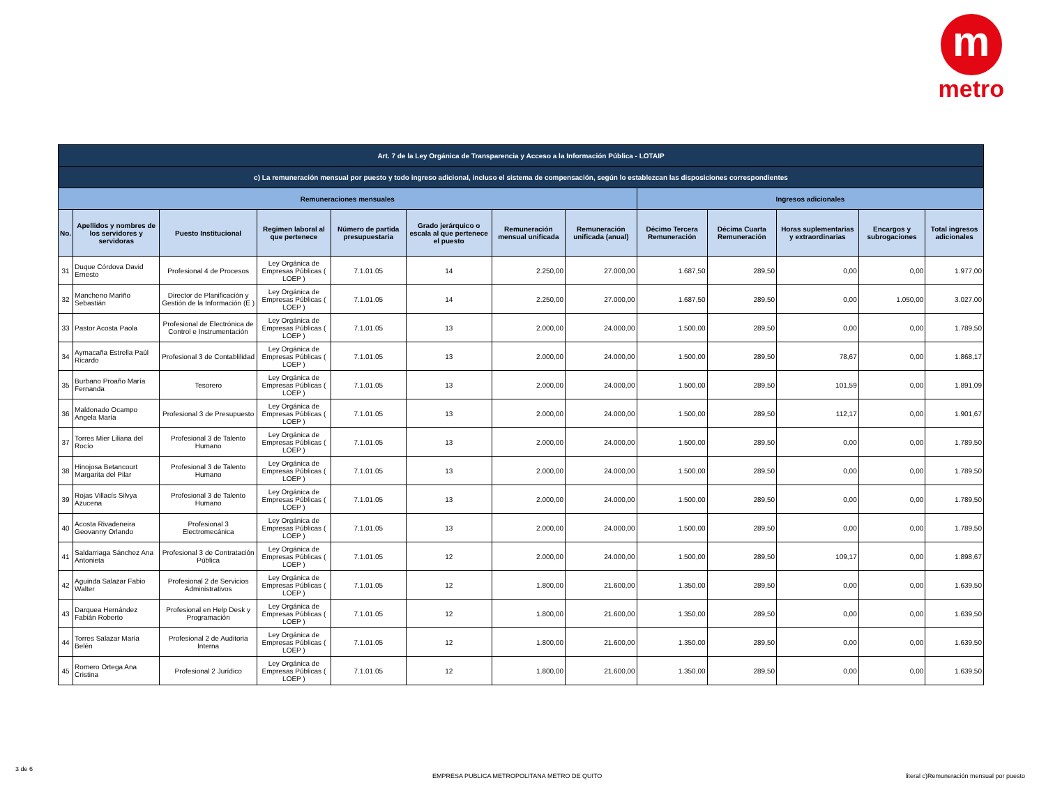m
metro
| Art. 7 de la Ley Orgánica de Transparencia y Acceso a la Información Pública - LOTAIP | | | | | | | | | | | | |
| c) La remuneración mensual por puesto y todo ingreso adicional, incluso el sistema de compensación, según lo establezcan las disposiciones correspondientes | | | | | | | | | | | | |
| Remuneraciones mensuales | | | | | | | | Ingresos adicionales | | | | |
| No. | Apellidos y nombres de los servidores y servidoras | Puesto Institucional | Regimen laboral al que pertenece | Número de partida presupuestaria | Grado jerárquico o escala al que pertenece el puesto | Remuneración mensual unificada | Remuneración unificada (anual) | Décimo Tercera Remuneración | Décima Cuarta Remuneración | Horas suplementarias y extraordinarias | Encargos y subrogaciones | Total ingresos adicionales |
| 31 | Duque Córdova David Ernesto | Profesional 4 de Procesos | Ley Orgánica de Empresas Públicas ( LOEP ) | 7.1.01.05 | 14 | 2.250,00 | 27.000,00 | 1.687,50 | 289,50 | 0,00 | 0,00 | 1.977,00 |
| 32 | Mancheno Mariño Sebastián | Director de Planificación y Gestión de la Información (E ) | Ley Orgánica de Empresas Públicas ( LOEP ) | 7.1.01.05 | 14 | 2.250,00 | 27.000,00 | 1.687,50 | 289,50 | 0,00 | 1.050,00 | 3.027,00 |
| 33 | Pastor Acosta Paola | Profesional de Electrónica de Control e Instrumentación | Ley Orgánica de Empresas Públicas ( LOEP ) | 7.1.01.05 | 13 | 2.000,00 | 24.000,00 | 1.500,00 | 289,50 | 0,00 | 0,00 | 1.789,50 |
| 34 | Aymacaña Estrella Paúl Ricardo | Profesional 3 de Contablilidad | Ley Orgánica de Empresas Públicas ( LOEP ) | 7.1.01.05 | 13 | 2.000,00 | 24.000,00 | 1.500,00 | 289,50 | 78,67 | 0,00 | 1.868,17 |
| 35 | Burbano Proaño María Fernanda | Tesorero | Ley Orgánica de Empresas Públicas ( LOEP ) | 7.1.01.05 | 13 | 2.000,00 | 24.000,00 | 1.500,00 | 289,50 | 101,59 | 0,00 | 1.891,09 |
| 36 | Maldonado Ocampo Angela María | Profesional 3 de Presupuesto | Ley Orgánica de Empresas Públicas ( LOEP ) | 7.1.01.05 | 13 | 2.000,00 | 24.000,00 | 1.500,00 | 289,50 | 112,17 | 0,00 | 1.901,67 |
| 37 | Torres Mier Liliana del Rocío | Profesional 3 de Talento Humano | Ley Orgánica de Empresas Públicas ( LOEP ) | 7.1.01.05 | 13 | 2.000,00 | 24.000,00 | 1.500,00 | 289,50 | 0,00 | 0,00 | 1.789,50 |
| 38 | Hinojosa Betancourt Margarita del Pilar | Profesional 3 de Talento Humano | Ley Orgánica de Empresas Públicas ( LOEP ) | 7.1.01.05 | 13 | 2.000,00 | 24.000,00 | 1.500,00 | 289,50 | 0,00 | 0,00 | 1.789,50 |
| 39 | Rojas Villacís Silvya Azucena | Profesional 3 de Talento Humano | Ley Orgánica de Empresas Públicas ( LOEP ) | 7.1.01.05 | 13 | 2.000,00 | 24.000,00 | 1.500,00 | 289,50 | 0,00 | 0,00 | 1.789,50 |
| 40 | Acosta Rivadeneira Geovanny Orlando | Profesional 3 Electromecánica | Ley Orgánica de Empresas Públicas ( LOEP ) | 7.1.01.05 | 13 | 2.000,00 | 24.000,00 | 1.500,00 | 289,50 | 0,00 | 0,00 | 1.789,50 |
| 41 | Saldarriaga Sánchez Ana Antonieta | Profesional 3 de Contratación Pública | Ley Orgánica de Empresas Públicas ( LOEP ) | 7.1.01.05 | 12 | 2.000,00 | 24.000,00 | 1.500,00 | 289,50 | 109,17 | 0,00 | 1.898,67 |
| 42 | Aguinda Salazar Fabio Walter | Profesional 2 de Servicios Administrativos | Ley Orgánica de Empresas Públicas ( LOEP ) | 7.1.01.05 | 12 | 1.800,00 | 21.600,00 | 1.350,00 | 289,50 | 0,00 | 0,00 | 1.639,50 |
| 43 | Darquea Hernández Fabián Roberto | Profesional en Help Desk y Programación | Ley Orgánica de Empresas Públicas ( LOEP ) | 7.1.01.05 | 12 | 1.800,00 | 21.600,00 | 1.350,00 | 289,50 | 0,00 | 0,00 | 1.639,50 |
| 44 | Torres Salazar María Belén | Profesional 2 de Auditoria Interna | Ley Orgánica de Empresas Públicas ( LOEP ) | 7.1.01.05 | 12 | 1.800,00 | 21.600,00 | 1.350,00 | 289,50 | 0,00 | 0,00 | 1.639,50 |
| 45 | Romero Ortega Ana Cristina | Profesional 2 Jurídico | Ley Orgánica de Empresas Públicas ( LOEP ) | 7.1.01.05 | 12 | 1.800,00 | 21.600,00 | 1.350,00 | 289,50 | 0,00 | 0,00 | 1.639,50 |
3 de 6
EMPRESA PUBLICA METROPOLITANA METRO DE QUITO
literal c)Remuneración mensual por puesto